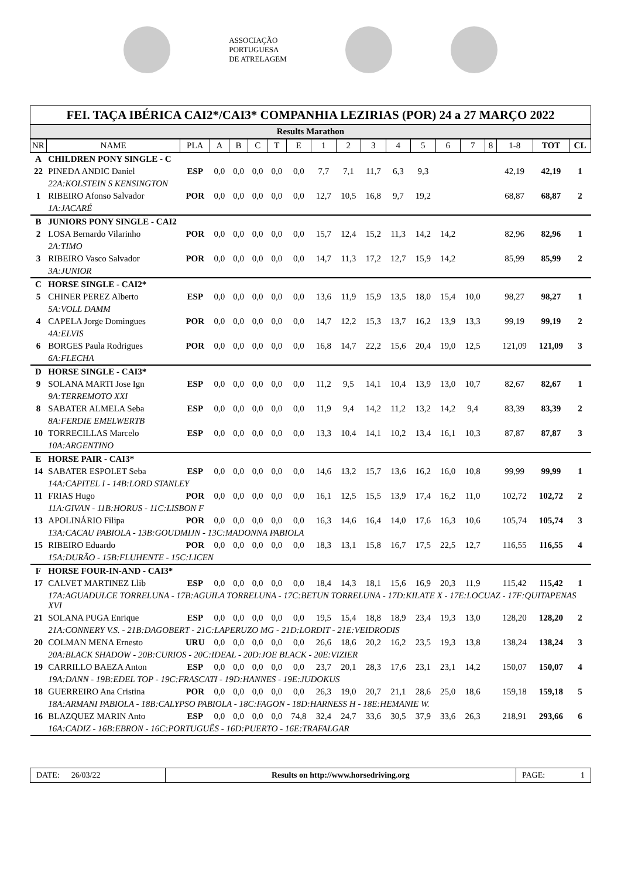ASSOCIAÇÃO
PORTUGUESA
DE ATRELAGEM
FEI. TAÇA IBÉRICA CAI2*/CAI3* COMPANHIA LEZIRIAS (POR) 24 a 27 MARÇO 2022
Results Marathon
| NR | NAME | PLA | A | B | C | T | E | 1 | 2 | 3 | 4 | 5 | 6 | 7 | 8 | 1-8 | TOT | CL |
| --- | --- | --- | --- | --- | --- | --- | --- | --- | --- | --- | --- | --- | --- | --- | --- | --- | --- | --- |
| A | CHILDREN PONY SINGLE - C | | | | | | | | | | | | | | | | | |
| 22 | PINEDA ANDIC Daniel | ESP | 0,0 | 0,0 | 0,0 | 0,0 | 0,0 | 7,7 | 7,1 | 11,7 | 6,3 | 9,3 | | | | 42,19 | 42,19 | 1 |
| | 22A:KOLSTEIN S KENSINGTON | | | | | | | | | | | | | | | | | |
| 1 | RIBEIRO Afonso Salvador | POR | 0,0 | 0,0 | 0,0 | 0,0 | 0,0 | 12,7 | 10,5 | 16,8 | 9,7 | 19,2 | | | | 68,87 | 68,87 | 2 |
| | 1A:JACARÉ | | | | | | | | | | | | | | | | | |
| B | JUNIORS PONY SINGLE - CAI2 | | | | | | | | | | | | | | | | | |
| 2 | LOSA Bernardo Vilarinho | POR | 0,0 | 0,0 | 0,0 | 0,0 | 0,0 | 15,7 | 12,4 | 15,2 | 11,3 | 14,2 | 14,2 | | | 82,96 | 82,96 | 1 |
| | 2A:TIMO | | | | | | | | | | | | | | | | | |
| 3 | RIBEIRO Vasco Salvador | POR | 0,0 | 0,0 | 0,0 | 0,0 | 0,0 | 14,7 | 11,3 | 17,2 | 12,7 | 15,9 | 14,2 | | | 85,99 | 85,99 | 2 |
| | 3A:JUNIOR | | | | | | | | | | | | | | | | | |
| C | HORSE SINGLE - CAI2* | | | | | | | | | | | | | | | | | |
| 5 | CHINER PEREZ Alberto | ESP | 0,0 | 0,0 | 0,0 | 0,0 | 0,0 | 13,6 | 11,9 | 15,9 | 13,5 | 18,0 | 15,4 | 10,0 | | 98,27 | 98,27 | 1 |
| | 5A:VOLL DAMM | | | | | | | | | | | | | | | | | |
| 4 | CAPELA Jorge Domingues | POR | 0,0 | 0,0 | 0,0 | 0,0 | 0,0 | 14,7 | 12,2 | 15,3 | 13,7 | 16,2 | 13,9 | 13,3 | | 99,19 | 99,19 | 2 |
| | 4A:ELVIS | | | | | | | | | | | | | | | | | |
| 6 | BORGES Paula Rodrigues | POR | 0,0 | 0,0 | 0,0 | 0,0 | 0,0 | 16,8 | 14,7 | 22,2 | 15,6 | 20,4 | 19,0 | 12,5 | | 121,09 | 121,09 | 3 |
| | 6A:FLECHA | | | | | | | | | | | | | | | | | |
| D | HORSE SINGLE - CAI3* | | | | | | | | | | | | | | | | | |
| 9 | SOLANA MARTI Jose Ign | ESP | 0,0 | 0,0 | 0,0 | 0,0 | 0,0 | 11,2 | 9,5 | 14,1 | 10,4 | 13,9 | 13,0 | 10,7 | | 82,67 | 82,67 | 1 |
| | 9A:TERREMOTO XXI | | | | | | | | | | | | | | | | | |
| 8 | SABATER ALMELA Seba | ESP | 0,0 | 0,0 | 0,0 | 0,0 | 0,0 | 11,9 | 9,4 | 14,2 | 11,2 | 13,2 | 14,2 | 9,4 | | 83,39 | 83,39 | 2 |
| | 8A:FERDIE EMELWERTB | | | | | | | | | | | | | | | | | |
| 10 | TORRECILLAS Marcelo | ESP | 0,0 | 0,0 | 0,0 | 0,0 | 0,0 | 13,3 | 10,4 | 14,1 | 10,2 | 13,4 | 16,1 | 10,3 | | 87,87 | 87,87 | 3 |
| | 10A:ARGENTINO | | | | | | | | | | | | | | | | | |
| E | HORSE PAIR - CAI3* | | | | | | | | | | | | | | | | | |
| 14 | SABATER ESPOLET Seba | ESP | 0,0 | 0,0 | 0,0 | 0,0 | 0,0 | 14,6 | 13,2 | 15,7 | 13,6 | 16,2 | 16,0 | 10,8 | | 99,99 | 99,99 | 1 |
| | 14A:CAPITEL I - 14B:LORD STANLEY | | | | | | | | | | | | | | | | | |
| 11 | FRIAS Hugo | POR | 0,0 | 0,0 | 0,0 | 0,0 | 0,0 | 16,1 | 12,5 | 15,5 | 13,9 | 17,4 | 16,2 | 11,0 | | 102,72 | 102,72 | 2 |
| | 11A:GIVAN - 11B:HORUS - 11C:LISBON F | | | | | | | | | | | | | | | | | |
| 13 | APOLINÁRIO Filipa | POR | 0,0 | 0,0 | 0,0 | 0,0 | 0,0 | 16,3 | 14,6 | 16,4 | 14,0 | 17,6 | 16,3 | 10,6 | | 105,74 | 105,74 | 3 |
| | 13A:CACAU PABIOLA - 13B:GOUDMIJN - 13C:MADONNA PABIOLA | | | | | | | | | | | | | | | | | |
| 15 | RIBEIRO Eduardo | POR | 0,0 | 0,0 | 0,0 | 0,0 | 0,0 | 18,3 | 13,1 | 15,8 | 16,7 | 17,5 | 22,5 | 12,7 | | 116,55 | 116,55 | 4 |
| | 15A:DURÃO - 15B:FLUHENTE - 15C:LICEN | | | | | | | | | | | | | | | | | |
| F | HORSE FOUR-IN-AND - CAI3* | | | | | | | | | | | | | | | | | |
| 17 | CALVET MARTINEZ Llib | ESP | 0,0 | 0,0 | 0,0 | 0,0 | 0,0 | 18,4 | 14,3 | 18,1 | 15,6 | 16,9 | 20,3 | 11,9 | | 115,42 | 115,42 | 1 |
| | 17A:AGUADULCE TORRELUNA - 17B:AGUILA TORRELUNA - 17C:BETUN TORRELUNA - 17D:KILATE X - 17E:LOCUAZ - 17F:QUITAPENAS XVI | | | | | | | | | | | | | | | | | |
| 21 | SOLANA PUGA Enrique | ESP | 0,0 | 0,0 | 0,0 | 0,0 | 0,0 | 19,5 | 15,4 | 18,8 | 18,9 | 23,4 | 19,3 | 13,0 | | 128,20 | 128,20 | 2 |
| | 21A:CONNERY V.S. - 21B:DAGOBERT - 21C:LAPERUZO MG - 21D:LORDIT - 21E:VEIDRODIS | | | | | | | | | | | | | | | | | |
| 20 | COLMAN MENA Ernesto | URU | 0,0 | 0,0 | 0,0 | 0,0 | 0,0 | 26,6 | 18,6 | 20,2 | 16,2 | 23,5 | 19,3 | 13,8 | | 138,24 | 138,24 | 3 |
| | 20A:BLACK SHADOW - 20B:CURIOS - 20C:IDEAL - 20D:JOE BLACK - 20E:VIZIER | | | | | | | | | | | | | | | | | |
| 19 | CARRILLO BAEZA Anton | ESP | 0,0 | 0,0 | 0,0 | 0,0 | 0,0 | 23,7 | 20,1 | 28,3 | 17,6 | 23,1 | 23,1 | 14,2 | | 150,07 | 150,07 | 4 |
| | 19A:DANN - 19B:EDEL TOP - 19C:FRASCATI - 19D:HANNES - 19E:JUDOKUS | | | | | | | | | | | | | | | | | |
| 18 | GUERREIRO Ana Cristina | POR | 0,0 | 0,0 | 0,0 | 0,0 | 0,0 | 26,3 | 19,0 | 20,7 | 21,1 | 28,6 | 25,0 | 18,6 | | 159,18 | 159,18 | 5 |
| | 18A:ARMANI PABIOLA - 18B:CALYPSO PABIOLA - 18C:FAGON - 18D:HARNESS H - 18E:HEMANIE W. | | | | | | | | | | | | | | | | | |
| 16 | BLAZQUEZ MARIN Anto | ESP | 0,0 | 0,0 | 0,0 | 0,0 | 74,8 | 32,4 | 24,7 | 33,6 | 30,5 | 37,9 | 33,6 | 26,3 | | 218,91 | 293,66 | 6 |
| | 16A:CADIZ - 16B:EBRON - 16C:PORTUGUÊS - 16D:PUERTO - 16E:TRAFALGAR | | | | | | | | | | | | | | | | | |
DATE: 26/03/22 Results on http://www.horsedriving.org
PAGE: 1